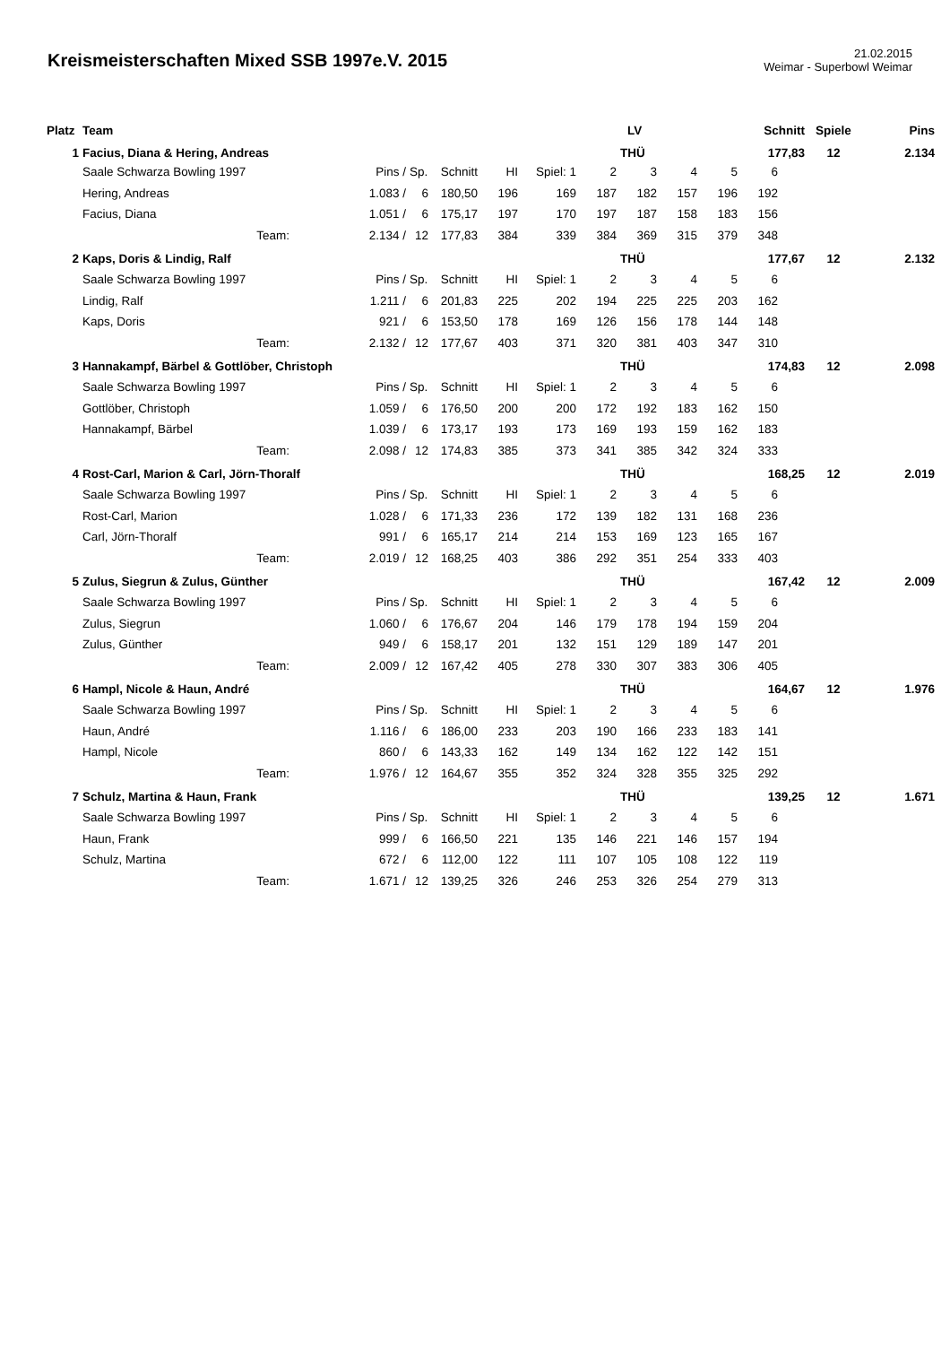Kreismeisterschaften Mixed SSB 1997e.V. 2015
21.02.2015
Weimar - Superbowl Weimar
| Platz | Team | | | | | | | | LV | | | Schnitt | | Spiele | Pins |
| --- | --- | --- | --- | --- | --- | --- | --- | --- | --- | --- | --- | --- | --- | --- | --- |
| 1 | Facius, Diana & Hering, Andreas | | | | | | | | THÜ | | | 177,83 | | 12 | 2.134 |
| | Saale Schwarza Bowling 1997 | | Pins / | Sp. | Schnitt | HI | Spiel: 1 | 2 | 3 | 4 | 5 | 6 | | | |
| | Hering, Andreas | | 1.083 / | 6 | 180,50 | 196 | 169 | 187 | 182 | 157 | 196 | 192 | | | |
| | Facius, Diana | | 1.051 / | 6 | 175,17 | 197 | 170 | 197 | 187 | 158 | 183 | 156 | | | |
| | Team: | | 2.134 / | 12 | 177,83 | 384 | 339 | 384 | 369 | 315 | 379 | 348 | | | |
| 2 | Kaps, Doris & Lindig, Ralf | | | | | | | | THÜ | | | 177,67 | | 12 | 2.132 |
| | Saale Schwarza Bowling 1997 | | Pins / | Sp. | Schnitt | HI | Spiel: 1 | 2 | 3 | 4 | 5 | 6 | | | |
| | Lindig, Ralf | | 1.211 / | 6 | 201,83 | 225 | 202 | 194 | 225 | 225 | 203 | 162 | | | |
| | Kaps, Doris | | 921 / | 6 | 153,50 | 178 | 169 | 126 | 156 | 178 | 144 | 148 | | | |
| | Team: | | 2.132 / | 12 | 177,67 | 403 | 371 | 320 | 381 | 403 | 347 | 310 | | | |
| 3 | Hannakampf, Bärbel & Gottlöber, Christoph | | | | | | | | THÜ | | | 174,83 | | 12 | 2.098 |
| | Saale Schwarza Bowling 1997 | | Pins / | Sp. | Schnitt | HI | Spiel: 1 | 2 | 3 | 4 | 5 | 6 | | | |
| | Gottlöber, Christoph | | 1.059 / | 6 | 176,50 | 200 | 200 | 172 | 192 | 183 | 162 | 150 | | | |
| | Hannakampf, Bärbel | | 1.039 / | 6 | 173,17 | 193 | 173 | 169 | 193 | 159 | 162 | 183 | | | |
| | Team: | | 2.098 / | 12 | 174,83 | 385 | 373 | 341 | 385 | 342 | 324 | 333 | | | |
| 4 | Rost-Carl, Marion & Carl, Jörn-Thoralf | | | | | | | | THÜ | | | 168,25 | | 12 | 2.019 |
| | Saale Schwarza Bowling 1997 | | Pins / | Sp. | Schnitt | HI | Spiel: 1 | 2 | 3 | 4 | 5 | 6 | | | |
| | Rost-Carl, Marion | | 1.028 / | 6 | 171,33 | 236 | 172 | 139 | 182 | 131 | 168 | 236 | | | |
| | Carl, Jörn-Thoralf | | 991 / | 6 | 165,17 | 214 | 214 | 153 | 169 | 123 | 165 | 167 | | | |
| | Team: | | 2.019 / | 12 | 168,25 | 403 | 386 | 292 | 351 | 254 | 333 | 403 | | | |
| 5 | Zulus, Siegrun & Zulus, Günther | | | | | | | | THÜ | | | 167,42 | | 12 | 2.009 |
| | Saale Schwarza Bowling 1997 | | Pins / | Sp. | Schnitt | HI | Spiel: 1 | 2 | 3 | 4 | 5 | 6 | | | |
| | Zulus, Siegrun | | 1.060 / | 6 | 176,67 | 204 | 146 | 179 | 178 | 194 | 159 | 204 | | | |
| | Zulus, Günther | | 949 / | 6 | 158,17 | 201 | 132 | 151 | 129 | 189 | 147 | 201 | | | |
| | Team: | | 2.009 / | 12 | 167,42 | 405 | 278 | 330 | 307 | 383 | 306 | 405 | | | |
| 6 | Hampl, Nicole & Haun, André | | | | | | | | THÜ | | | 164,67 | | 12 | 1.976 |
| | Saale Schwarza Bowling 1997 | | Pins / | Sp. | Schnitt | HI | Spiel: 1 | 2 | 3 | 4 | 5 | 6 | | | |
| | Haun, André | | 1.116 / | 6 | 186,00 | 233 | 203 | 190 | 166 | 233 | 183 | 141 | | | |
| | Hampl, Nicole | | 860 / | 6 | 143,33 | 162 | 149 | 134 | 162 | 122 | 142 | 151 | | | |
| | Team: | | 1.976 / | 12 | 164,67 | 355 | 352 | 324 | 328 | 355 | 325 | 292 | | | |
| 7 | Schulz, Martina & Haun, Frank | | | | | | | | THÜ | | | 139,25 | | 12 | 1.671 |
| | Saale Schwarza Bowling 1997 | | Pins / | Sp. | Schnitt | HI | Spiel: 1 | 2 | 3 | 4 | 5 | 6 | | | |
| | Haun, Frank | | 999 / | 6 | 166,50 | 221 | 135 | 146 | 221 | 146 | 157 | 194 | | | |
| | Schulz, Martina | | 672 / | 6 | 112,00 | 122 | 111 | 107 | 105 | 108 | 122 | 119 | | | |
| | Team: | | 1.671 / | 12 | 139,25 | 326 | 246 | 253 | 326 | 254 | 279 | 313 | | | |